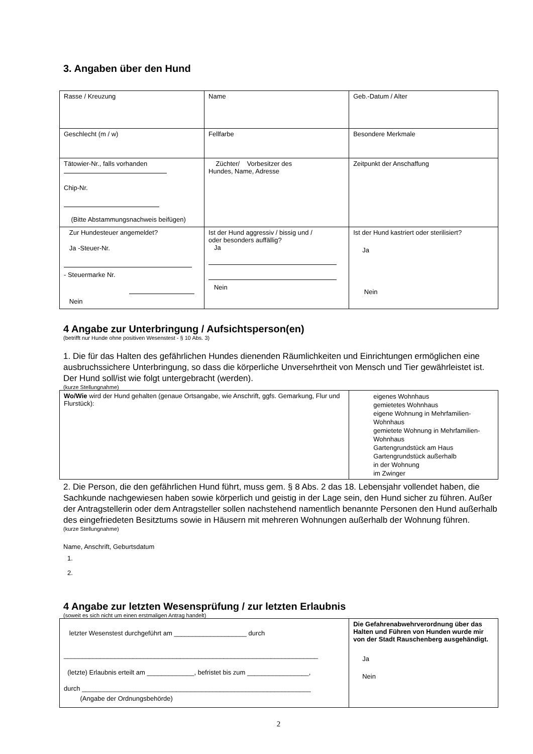3. Angaben über den Hund
| Rasse / Kreuzung | Name | Geb.-Datum / Alter |
| Geschlecht (m / w) | Fellfarbe | Besondere Merkmale |
| Tätowier-Nr., falls vorhanden Chip-Nr. (Bitte Abstammungsnachweis beifügen) | Züchter/ Vorbesitzer des Hundes, Name, Adresse | Zeitpunkt der Anschaffung |
| Zur Hundesteuer angemeldet? Ja -Steuer-Nr. - Steuermarke Nr. Nein | Ist der Hund aggressiv / bissig und / oder besonders auffällig? Ja Nein | Ist der Hund kastriert oder sterilisiert? Ja Nein |
4 Angabe zur Unterbringung / Aufsichtsperson(en)
(betrifft nur Hunde ohne positiven Wesenstest - § 10 Abs. 3)
1. Die für das Halten des gefährlichen Hundes dienenden Räumlichkeiten und Einrichtungen ermöglichen eine ausbruchssichere Unterbringung, so dass die körperliche Unversehrtheit von Mensch und Tier gewährleistet ist. Der Hund soll/ist wie folgt untergebracht (werden).
(kurze Stellungnahme)
| Wo/Wie wird der Hund gehalten (genaue Ortsangabe, wie Anschrift, ggfs. Gemarkung, Flur und Flurstück): | eigenes Wohnhaus gemietetes Wohnhaus eigene Wohnung in Mehrfamilien-Wohnhaus gemietete Wohnung in Mehrfamilien-Wohnhaus Gartengrundstück am Haus Gartengrundstück außerhalb in der Wohnung im Zwinger |
2. Die Person, die den gefährlichen Hund führt, muss gem. § 8 Abs. 2 das 18. Lebensjahr vollendet haben, die Sachkunde nachgewiesen haben sowie körperlich und geistig in der Lage sein, den Hund sicher zu führen. Außer der Antragstellerin oder dem Antragsteller sollen nachstehend namentlich benannte Personen den Hund außerhalb des eingefriedeten Besitztums sowie in Häusern mit mehreren Wohnungen außerhalb der Wohnung führen.
(kurze Stellungnahme)
Name, Anschrift, Geburtsdatum
1.
2.
4 Angabe zur letzten Wesensprüfung / zur letzten Erlaubnis
(soweit es sich nicht um einen erstmaligen Antrag handelt)
| letzter Wesenstest durchgeführt am ____________________ durch ______________________________________________________________________ (letzte) Erlaubnis erteilt am _____________, befristet bis zum _________________, durch _______________________________________________________________ (Angabe der Ordnungsbehörde) | Die Gefahrenabwehrverordnung über das Halten und Führen von Hunden wurde mir von der Stadt Rauschenberg ausgehändigt. Ja Nein |
2